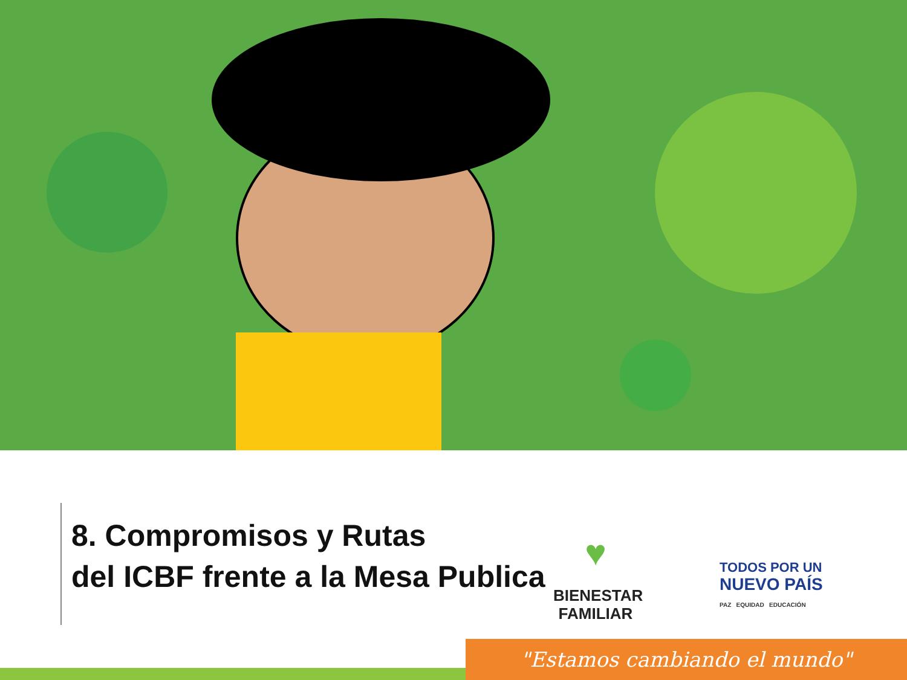8. Compromisos y Rutas
del ICBF frente a la Mesa Publica
♥
BIENESTAR
FAMILIAR
TODOS POR UN
NUEVO PAÍS
PAZ EQUIDAD EDUCACIÓN
"Estamos cambiando el mundo"